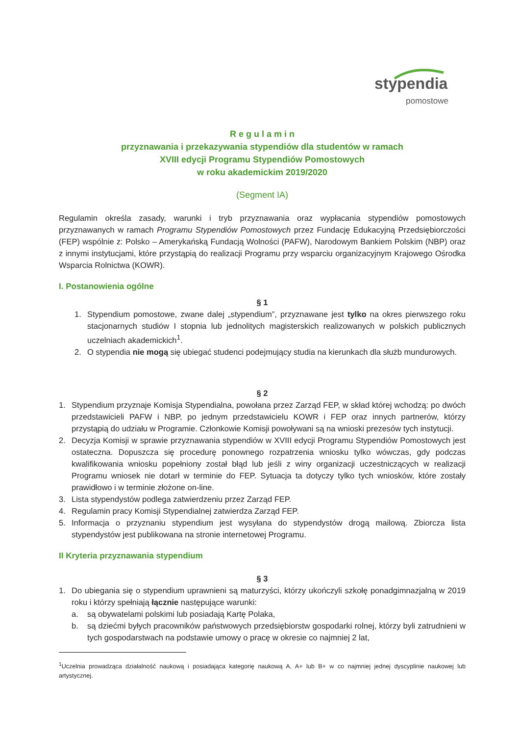stypendia
pomostowe
R e g u l a m i n
przyznawania i przekazywania stypendiów dla studentów w ramach
XVIII edycji Programu Stypendiów Pomostowych
w roku akademickim 2019/2020
(Segment IA)
Regulamin określa zasady, warunki i tryb przyznawania oraz wypłacania stypendiów pomostowych przyznawanych w ramach Programu Stypendiów Pomostowych przez Fundację Edukacyjną Przedsiębiorczości (FEP) wspólnie z: Polsko – Amerykańską Fundacją Wolności (PAFW), Narodowym Bankiem Polskim (NBP) oraz z innymi instytucjami, które przystąpią do realizacji Programu przy wsparciu organizacyjnym Krajowego Ośrodka Wsparcia Rolnictwa (KOWR).
I. Postanowienia ogólne
§ 1
1. Stypendium pomostowe, zwane dalej „stypendium”, przyznawane jest tylko na okres pierwszego roku stacjonarnych studiów I stopnia lub jednolitych magisterskich realizowanych w polskich publicznych uczelniach akademickich<sup>1</sup>.
2. O stypendia nie mogą się ubiegać studenci podejmujący studia na kierunkach dla służb mundurowych.
§ 2
1. Stypendium przyznaje Komisja Stypendialna, powołana przez Zarząd FEP, w skład której wchodzą: po dwóch przedstawicieli PAFW i NBP, po jednym przedstawicielu KOWR i FEP oraz innych partnerów, którzy przystąpią do udziału w Programie. Członkowie Komisji powoływani są na wnioski prezesów tych instytucji.
2. Decyzja Komisji w sprawie przyznawania stypendiów w XVIII edycji Programu Stypendiów Pomostowych jest ostateczna. Dopuszcza się procedurę ponownego rozpatrzenia wniosku tylko wówczas, gdy podczas kwalifikowania wniosku popełniony został błąd lub jeśli z winy organizacji uczestniczących w realizacji Programu wniosek nie dotarł w terminie do FEP. Sytuacja ta dotyczy tylko tych wniosków, które zostały prawidłowo i w terminie złożone on-line.
3. Lista stypendystów podlega zatwierdzeniu przez Zarząd FEP.
4. Regulamin pracy Komisji Stypendialnej zatwierdza Zarząd FEP.
5. Informacja o przyznaniu stypendium jest wysyłana do stypendystów drogą mailową. Zbiorcza lista stypendystów jest publikowana na stronie internetowej Programu.
II Kryteria przyznawania stypendium
§ 3
1. Do ubiegania się o stypendium uprawnieni są maturzyści, którzy ukończyli szkołę ponadgimnazjalną w 2019 roku i którzy spełniają łącznie następujące warunki:
a. są obywatelami polskimi lub posiadają Kartę Polaka,
b. są dziećmi byłych pracowników państwowych przedsiębiorstw gospodarki rolnej, którzy byli zatrudnieni w tych gospodarstwach na podstawie umowy o pracę w okresie co najmniej 2 lat,
<sup>1</sup> Uczelnia prowadząca działalność naukową i posiadająca kategorię naukową A, A+ lub B+ w co najmniej jednej dyscyplinie naukowej lub artystycznej.